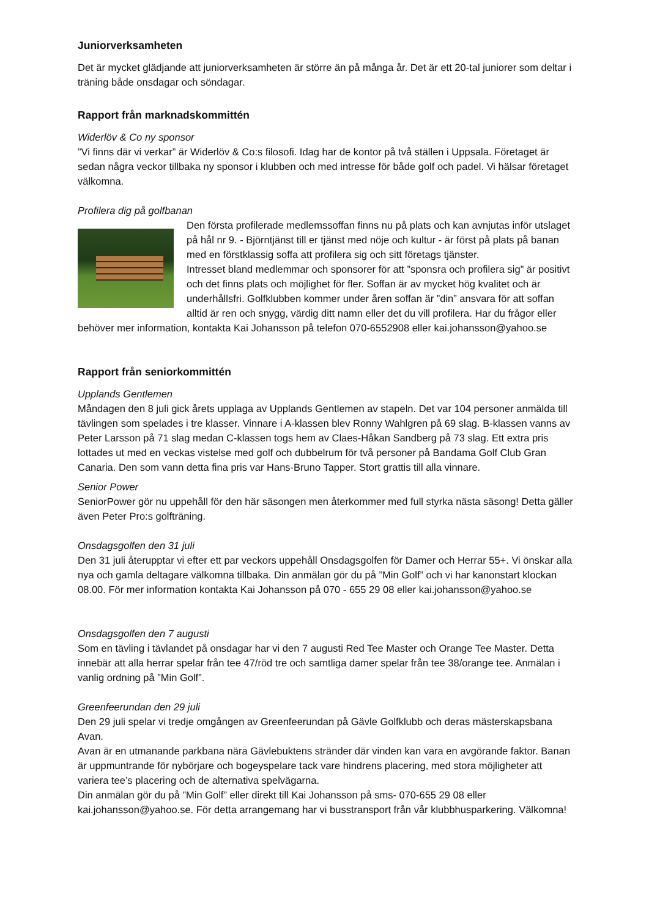Juniorverksamheten
Det är mycket glädjande att juniorverksamheten är större än på många år. Det är ett 20-tal juniorer som deltar i träning både onsdagar och söndagar.
Rapport från marknadskommittén
Widerlöv & Co ny sponsor
”Vi finns där vi verkar” är Widerlöv & Co:s filosofi. Idag har de kontor på två ställen i Uppsala. Företaget är sedan några veckor tillbaka ny sponsor i klubben och med intresse för både golf och padel. Vi hälsar företaget välkomna.
Profilera dig på golfbanan
Den första profilerade medlemssoffan finns nu på plats och kan avnjutas inför utslaget på hål nr 9. - Björntjänst till er tjänst med nöje och kultur - är först på plats på banan med en förstklassig soffa att profilera sig och sitt företags tjänster.
Intresset bland medlemmar och sponsorer för att ”sponsra och profilera sig” är positivt och det finns plats och möjlighet för fler. Soffan är av mycket hög kvalitet och är underhållsfri. Golfklubben kommer under åren soffan är ”din” ansvara för att soffan alltid är ren och snygg, värdig ditt namn eller det du vill profilera. Har du frågor eller behöver mer information, kontakta Kai Johansson på telefon 070-6552908 eller kai.johansson@yahoo.se
Rapport från seniorkommittén
Upplands Gentlemen
Måndagen den 8 juli gick årets upplaga av Upplands Gentlemen av stapeln. Det var 104 personer anmälda till tävlingen som spelades i tre klasser. Vinnare i A-klassen blev Ronny Wahlgren på 69 slag. B-klassen vanns av Peter Larsson på 71 slag medan C-klassen togs hem av Claes-Håkan Sandberg på 73 slag. Ett extra pris lottades ut med en veckas vistelse med golf och dubbelrum för två personer på Bandama Golf Club Gran Canaria. Den som vann detta fina pris var Hans-Bruno Tapper. Stort grattis till alla vinnare.
Senior Power
SeniorPower gör nu uppehåll för den här säsongen men återkommer med full styrka nästa säsong! Detta gäller även Peter Pro:s golfträning.
Onsdagsgolfen den 31 juli
Den 31 juli återupptar vi efter ett par veckors uppehåll Onsdagsgolfen för Damer och Herrar 55+. Vi önskar alla nya och gamla deltagare välkomna tillbaka. Din anmälan gör du på ”Min Golf” och vi har kanonstart klockan 08.00. För mer information kontakta Kai Johansson på 070 - 655 29 08 eller kai.johansson@yahoo.se
Onsdagsgolfen den 7 augusti
Som en tävling i tävlandet på onsdagar har vi den 7 augusti Red Tee Master och Orange Tee Master. Detta innebär att alla herrar spelar från tee 47/röd tre och samtliga damer spelar från tee 38/orange tee. Anmälan i vanlig ordning på ”Min Golf”.
Greenfeerundan den 29 juli
Den 29 juli spelar vi tredje omgången av Greenfeerundan på Gävle Golfklubb och deras mästerskapsbana Avan.
Avan är en utmanande parkbana nära Gävlebuktens stränder där vinden kan vara en avgörande faktor. Banan är uppmuntrande för nybörjare och bogeyspelare tack vare hindrens placering, med stora möjligheter att variera tee’s placering och de alternativa spelvägarna.
Din anmälan gör du på ”Min Golf” eller direkt till Kai Johansson på sms- 070-655 29 08 eller kai.johansson@yahoo.se. För detta arrangemang har vi busstransport från vår klubbhusparkering. Välkomna!